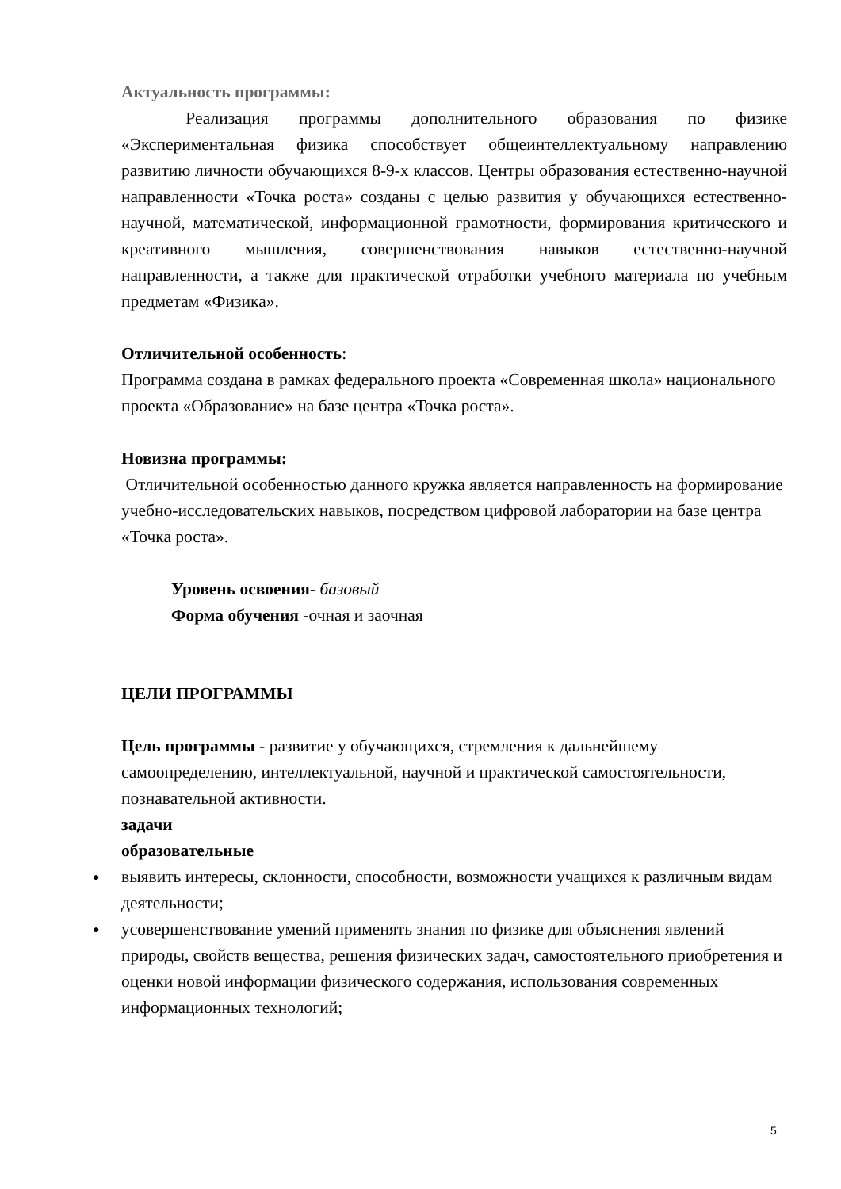Актуальность программы:
   Реализация программы дополнительного образования по физике «Экспериментальная физика способствует общеинтеллектуальному направлению развитию личности обучающихся 8-9-х классов. Центры образования естественно-научной направленности «Точка роста» созданы с целью развития у обучающихся естественно-научной, математической, информационной грамотности, формирования критического и креативного мышления, совершенствования навыков естественно-научной направленности, а также для практической отработки учебного материала по учебным предметам «Физика».
Отличительной особенность:
Программа создана в рамках федерального проекта «Современная школа» национального проекта «Образование» на базе центра «Точка роста».
Новизна программы:
Отличительной особенностью данного кружка является направленность на формирование учебно-исследовательских навыков, посредством цифровой лаборатории на базе центра «Точка роста».
Уровень освоения- базовый
Форма обучения -очная и заочная
ЦЕЛИ ПРОГРАММЫ
Цель программы - развитие у обучающихся, стремления к дальнейшему самоопределению, интеллектуальной, научной и практической самостоятельности, познавательной активности.
задачи
образовательные
● выявить интересы, склонности, способности, возможности учащихся к различным видам деятельности;
● усовершенствование умений применять знания по физике для объяснения явлений природы, свойств вещества, решения физических задач, самостоятельного приобретения и оценки новой информации физического содержания, использования современных информационных технологий;
5